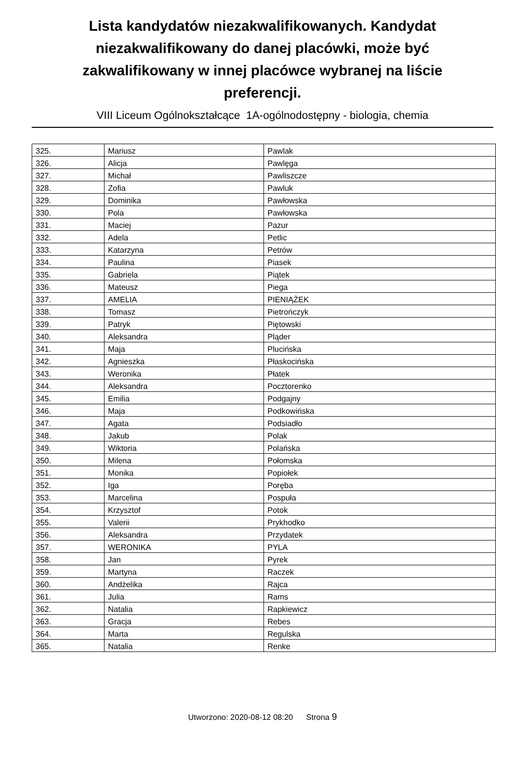Lista kandydatów niezakwalifikowanych. Kandydat niezakwalifikowany do danej placówki, może być zakwalifikowany w innej placówce wybranej na liście preferencji.
VIII Liceum Ogólnokształcące 1A-ogólnodostępny - biologia, chemia
| 325. | Mariusz | Pawlak |
| 326. | Alicja | Pawlęga |
| 327. | Michał | Pawliszcze |
| 328. | Zofia | Pawluk |
| 329. | Dominika | Pawłowska |
| 330. | Pola | Pawłowska |
| 331. | Maciej | Pazur |
| 332. | Adela | Petlic |
| 333. | Katarzyna | Petrów |
| 334. | Paulina | Piasek |
| 335. | Gabriela | Piątek |
| 336. | Mateusz | Piega |
| 337. | AMELIA | PIENIĄŻEK |
| 338. | Tomasz | Pietrończyk |
| 339. | Patryk | Piętowski |
| 340. | Aleksandra | Pląder |
| 341. | Maja | Plucińska |
| 342. | Agnieszka | Płaskocińska |
| 343. | Weronika | Płatek |
| 344. | Aleksandra | Pocztorenko |
| 345. | Emilia | Podgajny |
| 346. | Maja | Podkowińska |
| 347. | Agata | Podsiadło |
| 348. | Jakub | Polak |
| 349. | Wiktoria | Polańska |
| 350. | Milena | Połomska |
| 351. | Monika | Popiołek |
| 352. | Iga | Poręba |
| 353. | Marcelina | Pospuła |
| 354. | Krzysztof | Potok |
| 355. | Valerii | Prykhodko |
| 356. | Aleksandra | Przydatek |
| 357. | WERONIKA | PYLA |
| 358. | Jan | Pyrek |
| 359. | Martyna | Raczek |
| 360. | Andżelika | Rajca |
| 361. | Julia | Rams |
| 362. | Natalia | Rapkiewicz |
| 363. | Gracja | Rebes |
| 364. | Marta | Regulska |
| 365. | Natalia | Renke |
Utworzono: 2020-08-12 08:20 Strona 9